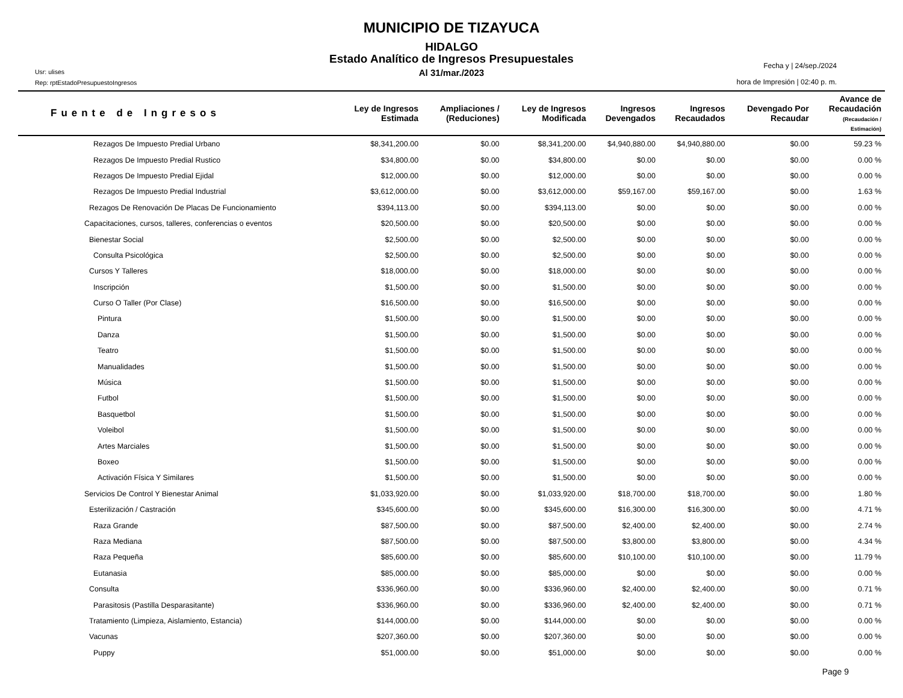MUNICIPIO DE TIZAYUCA
HIDALGO
Estado Analítico de Ingresos Presupuestales
Al 31/mar./2023
Usr: ulises
Rep: rptEstadoPresupuestoIngresos
Fecha y | 24/sep./2024
hora de Impresión | 02:40 p. m.
| Fuente de Ingresos | Ley de Ingresos Estimada | Ampliaciones / (Reduciones) | Ley de Ingresos Modificada | Ingresos Devengados | Ingresos Recaudados | Devengado Por Recaudar | Avance de Recaudación (Recaudación / Estimación) |
| --- | --- | --- | --- | --- | --- | --- | --- |
| Rezagos De Impuesto Predial Urbano | $8,341,200.00 | $0.00 | $8,341,200.00 | $4,940,880.00 | $4,940,880.00 | $0.00 | 59.23 % |
| Rezagos De Impuesto Predial Rustico | $34,800.00 | $0.00 | $34,800.00 | $0.00 | $0.00 | $0.00 | 0.00 % |
| Rezagos De Impuesto Predial Ejidal | $12,000.00 | $0.00 | $12,000.00 | $0.00 | $0.00 | $0.00 | 0.00 % |
| Rezagos De Impuesto Predial Industrial | $3,612,000.00 | $0.00 | $3,612,000.00 | $59,167.00 | $59,167.00 | $0.00 | 1.63 % |
| Rezagos De Renovación De Placas De Funcionamiento | $394,113.00 | $0.00 | $394,113.00 | $0.00 | $0.00 | $0.00 | 0.00 % |
| Capacitaciones, cursos, talleres, conferencias o eventos | $20,500.00 | $0.00 | $20,500.00 | $0.00 | $0.00 | $0.00 | 0.00 % |
| Bienestar Social | $2,500.00 | $0.00 | $2,500.00 | $0.00 | $0.00 | $0.00 | 0.00 % |
| Consulta Psicológica | $2,500.00 | $0.00 | $2,500.00 | $0.00 | $0.00 | $0.00 | 0.00 % |
| Cursos Y Talleres | $18,000.00 | $0.00 | $18,000.00 | $0.00 | $0.00 | $0.00 | 0.00 % |
| Inscripción | $1,500.00 | $0.00 | $1,500.00 | $0.00 | $0.00 | $0.00 | 0.00 % |
| Curso O Taller (Por Clase) | $16,500.00 | $0.00 | $16,500.00 | $0.00 | $0.00 | $0.00 | 0.00 % |
| Pintura | $1,500.00 | $0.00 | $1,500.00 | $0.00 | $0.00 | $0.00 | 0.00 % |
| Danza | $1,500.00 | $0.00 | $1,500.00 | $0.00 | $0.00 | $0.00 | 0.00 % |
| Teatro | $1,500.00 | $0.00 | $1,500.00 | $0.00 | $0.00 | $0.00 | 0.00 % |
| Manualidades | $1,500.00 | $0.00 | $1,500.00 | $0.00 | $0.00 | $0.00 | 0.00 % |
| Música | $1,500.00 | $0.00 | $1,500.00 | $0.00 | $0.00 | $0.00 | 0.00 % |
| Futbol | $1,500.00 | $0.00 | $1,500.00 | $0.00 | $0.00 | $0.00 | 0.00 % |
| Basquetbol | $1,500.00 | $0.00 | $1,500.00 | $0.00 | $0.00 | $0.00 | 0.00 % |
| Voleibol | $1,500.00 | $0.00 | $1,500.00 | $0.00 | $0.00 | $0.00 | 0.00 % |
| Artes Marciales | $1,500.00 | $0.00 | $1,500.00 | $0.00 | $0.00 | $0.00 | 0.00 % |
| Boxeo | $1,500.00 | $0.00 | $1,500.00 | $0.00 | $0.00 | $0.00 | 0.00 % |
| Activación Física Y Similares | $1,500.00 | $0.00 | $1,500.00 | $0.00 | $0.00 | $0.00 | 0.00 % |
| Servicios De Control Y Bienestar Animal | $1,033,920.00 | $0.00 | $1,033,920.00 | $18,700.00 | $18,700.00 | $0.00 | 1.80 % |
| Esterilización / Castración | $345,600.00 | $0.00 | $345,600.00 | $16,300.00 | $16,300.00 | $0.00 | 4.71 % |
| Raza Grande | $87,500.00 | $0.00 | $87,500.00 | $2,400.00 | $2,400.00 | $0.00 | 2.74 % |
| Raza Mediana | $87,500.00 | $0.00 | $87,500.00 | $3,800.00 | $3,800.00 | $0.00 | 4.34 % |
| Raza Pequeña | $85,600.00 | $0.00 | $85,600.00 | $10,100.00 | $10,100.00 | $0.00 | 11.79 % |
| Eutanasia | $85,000.00 | $0.00 | $85,000.00 | $0.00 | $0.00 | $0.00 | 0.00 % |
| Consulta | $336,960.00 | $0.00 | $336,960.00 | $2,400.00 | $2,400.00 | $0.00 | 0.71 % |
| Parasitosis (Pastilla Desparasitante) | $336,960.00 | $0.00 | $336,960.00 | $2,400.00 | $2,400.00 | $0.00 | 0.71 % |
| Tratamiento (Limpieza, Aislamiento, Estancia) | $144,000.00 | $0.00 | $144,000.00 | $0.00 | $0.00 | $0.00 | 0.00 % |
| Vacunas | $207,360.00 | $0.00 | $207,360.00 | $0.00 | $0.00 | $0.00 | 0.00 % |
| Puppy | $51,000.00 | $0.00 | $51,000.00 | $0.00 | $0.00 | $0.00 | 0.00 % |
Page 9